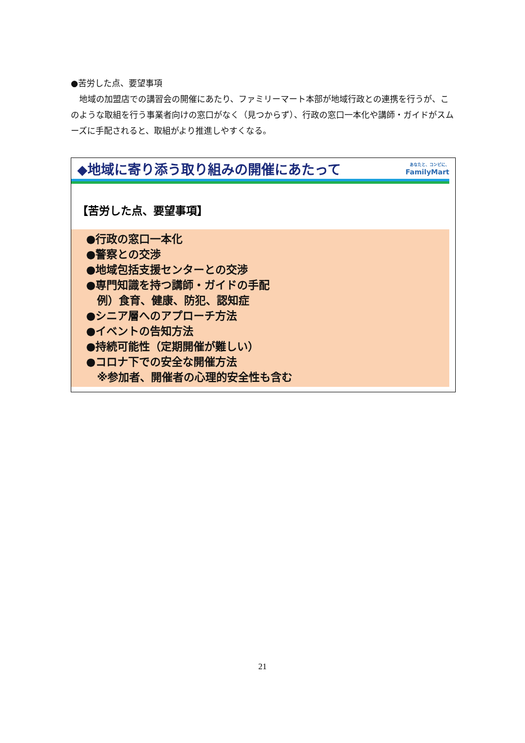●苦労した点、要望事項
　地域の加盟店での講習会の開催にあたり、ファミリーマート本部が地域行政との連携を行うが、このような取組を行う事業者向けの窓口がなく（見つからず）、行政の窓口一本化や講師・ガイドがスムーズに手配されると、取組がより推進しやすくなる。
◆地域に寄り添う取り組みの開催にあたって
あなたと、コンビに、
FamilyMart
【苦労した点、要望事項】
●行政の窓口一本化
●警察との交渉
●地域包括支援センターとの交渉
●専門知識を持つ講師・ガイドの手配
　例）食育、健康、防犯、認知症
●シニア層へのアプローチ方法
●イベントの告知方法
●持続可能性（定期開催が難しい）
●コロナ下での安全な開催方法
　※参加者、開催者の心理的安全性も含む
21